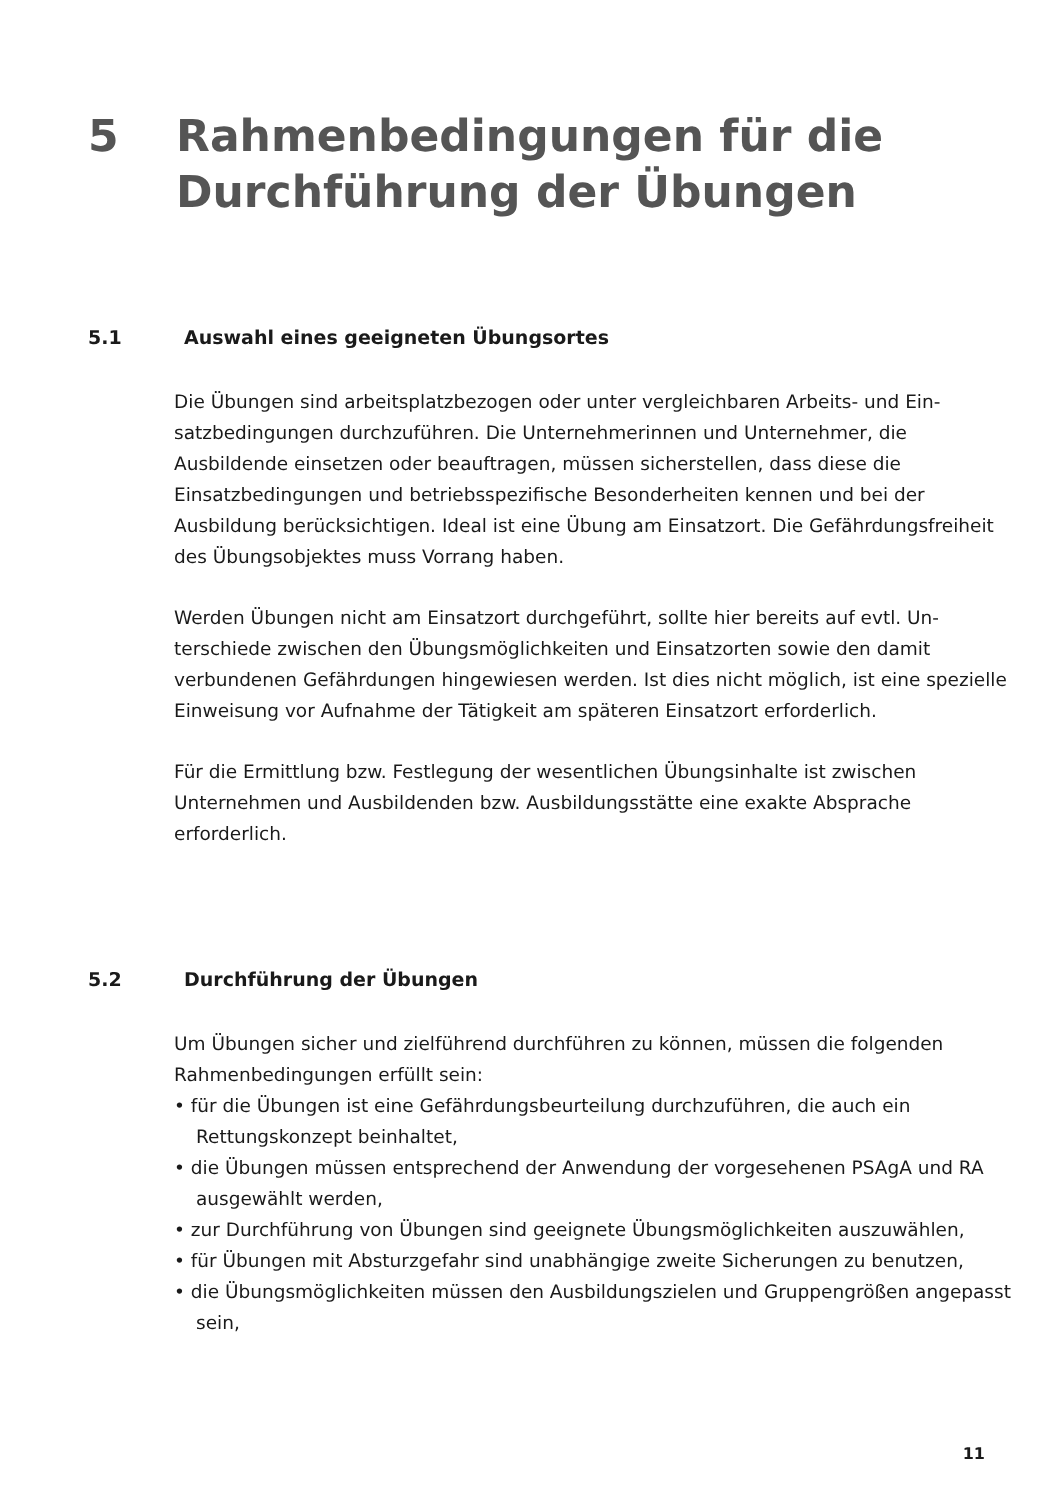5 Rahmenbedingungen für die
Durchführung der Übungen
5.1 Auswahl eines geeigneten Übungsortes
Die Übungen sind arbeitsplatzbezogen oder unter vergleichbaren Arbeits- und Ein­satzbedingungen durchzuführen. Die Unternehmerinnen und Unternehmer, die Ausbildende einsetzen oder beauftragen, müssen sicherstellen, dass diese die Einsatzbedingungen und betriebsspezifische Besonderheiten kennen und bei der Ausbildung berücksichtigen. Ideal ist eine Übung am Einsatzort. Die Gefährdungs­freiheit des Übungsobjektes muss Vorrang haben.
Werden Übungen nicht am Einsatzort durchgeführt, sollte hier bereits auf evtl. Un­terschiede zwischen den Übungsmöglichkeiten und Einsatzorten sowie den damit verbundenen Gefährdungen hingewiesen werden. Ist dies nicht möglich, ist eine spezielle Einweisung vor Aufnahme der Tätigkeit am späteren Einsatzort erforderlich.
Für die Ermittlung bzw. Festlegung der wesentlichen Übungsinhalte ist zwischen Unternehmen und Ausbildenden bzw. Ausbildungsstätte eine exakte Absprache erforderlich.
5.2 Durchführung der Übungen
Um Übungen sicher und zielführend durchführen zu können, müssen die folgenden Rahmenbedingungen erfüllt sein:
• für die Übungen ist eine Gefährdungsbeurteilung durchzuführen, die auch ein Rettungskonzept beinhaltet,
• die Übungen müssen entsprechend der Anwendung der vorgesehenen PSAgA und RA ausgewählt werden,
• zur Durchführung von Übungen sind geeignete Übungsmöglichkeiten auszuwählen,
• für Übungen mit Absturzgefahr sind unabhängige zweite Sicherungen zu benutzen,
• die Übungsmöglichkeiten müssen den Ausbildungszielen und Gruppengrößen angepasst sein,
11